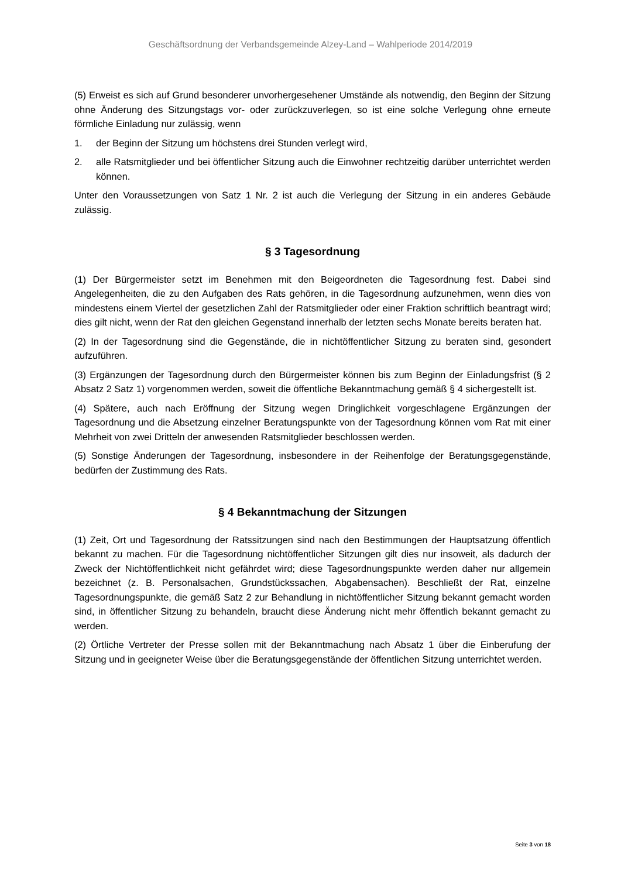Geschäftsordnung der Verbandsgemeinde Alzey-Land – Wahlperiode 2014/2019
(5) Erweist es sich auf Grund besonderer unvorhergesehener Umstände als notwendig, den Beginn der Sitzung ohne Änderung des Sitzungstags vor- oder zurückzuverlegen, so ist eine solche Verlegung ohne erneute förmliche Einladung nur zulässig, wenn
1. der Beginn der Sitzung um höchstens drei Stunden verlegt wird,
2. alle Ratsmitglieder und bei öffentlicher Sitzung auch die Einwohner rechtzeitig darüber unterrichtet werden können.
Unter den Voraussetzungen von Satz 1 Nr. 2 ist auch die Verlegung der Sitzung in ein anderes Gebäude zulässig.
§ 3 Tagesordnung
(1) Der Bürgermeister setzt im Benehmen mit den Beigeordneten die Tagesordnung fest. Dabei sind Angelegenheiten, die zu den Aufgaben des Rats gehören, in die Tagesordnung aufzunehmen, wenn dies von mindestens einem Viertel der gesetzlichen Zahl der Ratsmitglieder oder einer Fraktion schriftlich beantragt wird; dies gilt nicht, wenn der Rat den gleichen Gegenstand innerhalb der letzten sechs Monate bereits beraten hat.
(2) In der Tagesordnung sind die Gegenstände, die in nichtöffentlicher Sitzung zu beraten sind, gesondert aufzuführen.
(3) Ergänzungen der Tagesordnung durch den Bürgermeister können bis zum Beginn der Einladungsfrist (§ 2 Absatz 2 Satz 1) vorgenommen werden, soweit die öffentliche Bekanntmachung gemäß § 4 sichergestellt ist.
(4) Spätere, auch nach Eröffnung der Sitzung wegen Dringlichkeit vorgeschlagene Ergänzungen der Tagesordnung und die Absetzung einzelner Beratungspunkte von der Tagesordnung können vom Rat mit einer Mehrheit von zwei Dritteln der anwesenden Ratsmitglieder beschlossen werden.
(5) Sonstige Änderungen der Tagesordnung, insbesondere in der Reihenfolge der Beratungsgegenstände, bedürfen der Zustimmung des Rats.
§ 4 Bekanntmachung der Sitzungen
(1) Zeit, Ort und Tagesordnung der Ratssitzungen sind nach den Bestimmungen der Hauptsatzung öffentlich bekannt zu machen. Für die Tagesordnung nichtöffentlicher Sitzungen gilt dies nur insoweit, als dadurch der Zweck der Nichtöffentlichkeit nicht gefährdet wird; diese Tagesordnungspunkte werden daher nur allgemein bezeichnet (z. B. Personalsachen, Grundstückssachen, Abgabensachen). Beschließt der Rat, einzelne Tagesordnungspunkte, die gemäß Satz 2 zur Behandlung in nichtöffentlicher Sitzung bekannt gemacht worden sind, in öffentlicher Sitzung zu behandeln, braucht diese Änderung nicht mehr öffentlich bekannt gemacht zu werden.
(2) Örtliche Vertreter der Presse sollen mit der Bekanntmachung nach Absatz 1 über die Einberufung der Sitzung und in geeigneter Weise über die Beratungsgegenstände der öffentlichen Sitzung unterrichtet werden.
Seite 3 von 18